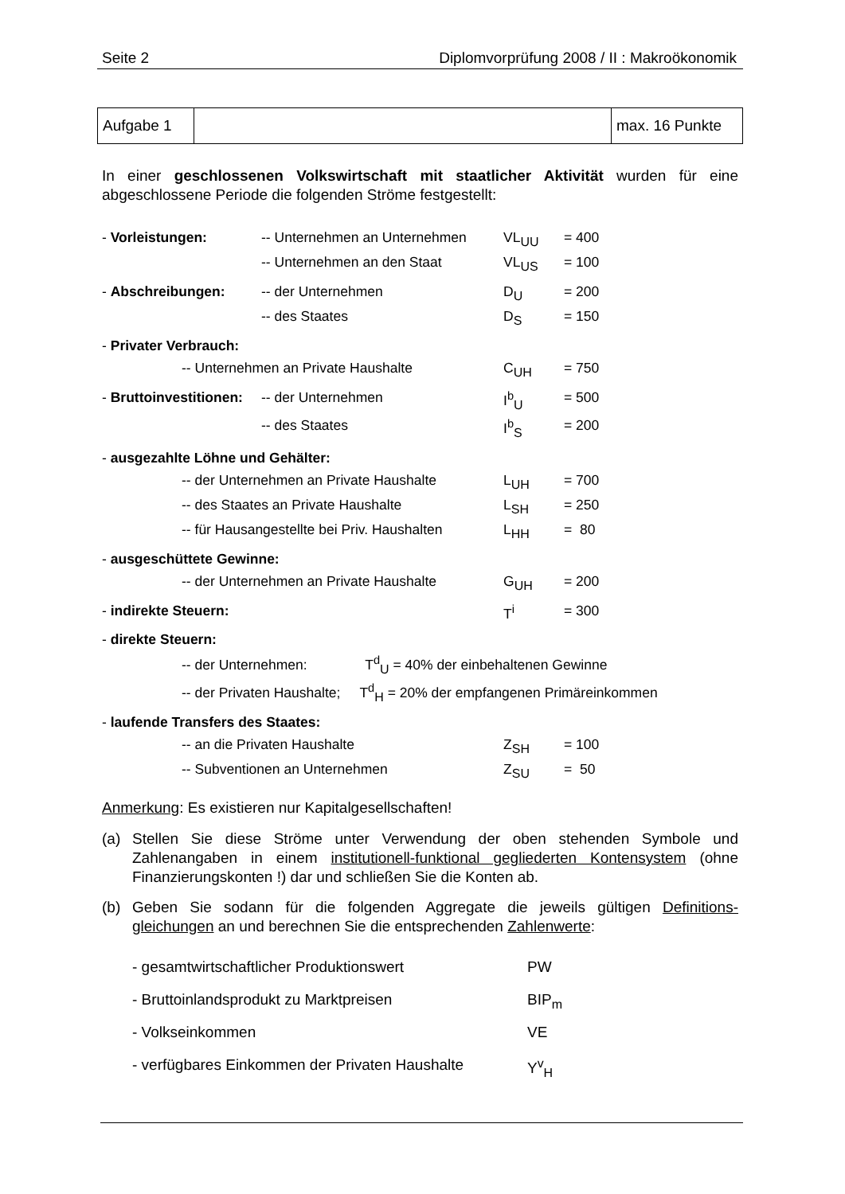Seite 2 Diplomvorprüfung 2008 / II : Makroökonomik
| Aufgabe 1 | | max. 16 Punkte |
In einer geschlossenen Volkswirtschaft mit staatlicher Aktivität wurden für eine abgeschlossene Periode die folgenden Ströme festgestellt:
| - Vorleistungen: | -- Unternehmen an Unternehmen | VL<sub>UU</sub> | = 400 |
| | -- Unternehmen an den Staat | VL<sub>US</sub> | = 100 |
| - Abschreibungen: | -- der Unternehmen | D<sub>U</sub> | = 200 |
| | -- des Staates | D<sub>S</sub> | = 150 |
| - Privater Verbrauch: | | | |
| -- Unternehmen an Private Haushalte | | C<sub>UH</sub> | = 750 |
| - Bruttoinvestitionen: | -- der Unternehmen | I<sup>b</sup><sub>U</sub> | = 500 |
| | -- des Staates | I<sup>b</sup><sub>S</sub> | = 200 |
| - ausgezahlte Löhne und Gehälter: | | | |
| -- der Unternehmen an Private Haushalte | | L<sub>UH</sub> | = 700 |
| -- des Staates an Private Haushalte | | L<sub>SH</sub> | = 250 |
| -- für Hausangestellte bei Priv. Haushalten | | L<sub>HH</sub> | = 80 |
| - ausgeschüttete Gewinne: | | | |
| -- der Unternehmen an Private Haushalte | | G<sub>UH</sub> | = 200 |
| - indirekte Steuern: | | T<sup>i</sup> | = 300 |
| - direkte Steuern: | | | |
| -- der Unternehmen: T<sup>d</sup><sub>U</sub> = 40% der einbehaltenen Gewinne | | | |
| -- der Privaten Haushalte; T<sup>d</sup><sub>H</sub> = 20% der empfangenen Primäreinkommen | | | |
| - laufende Transfers des Staates: | | | |
| -- an die Privaten Haushalte | | Z<sub>SH</sub> | = 100 |
| -- Subventionen an Unternehmen | | Z<sub>SU</sub> | = 50 |
Anmerkung: Es existieren nur Kapitalgesellschaften!
(a) Stellen Sie diese Ströme unter Verwendung der oben stehenden Symbole und Zahlenangaben in einem institutionell-funktional gegliederten Kontensystem (ohne Finanzierungskonten !) dar und schließen Sie die Konten ab.
(b) Geben Sie sodann für die folgenden Aggregate die jeweils gültigen Definitions-gleichungen an und berechnen Sie die entsprechenden Zahlenwerte:
- gesamtwirtschaftlicher Produktionswert PW
- Bruttoinlandsprodukt zu Marktpreisen BIP<sub>m</sub>
- Volkseinkommen VE
- verfügbares Einkommen der Privaten Haushalte Y<sup>v</sup><sub>H</sub>